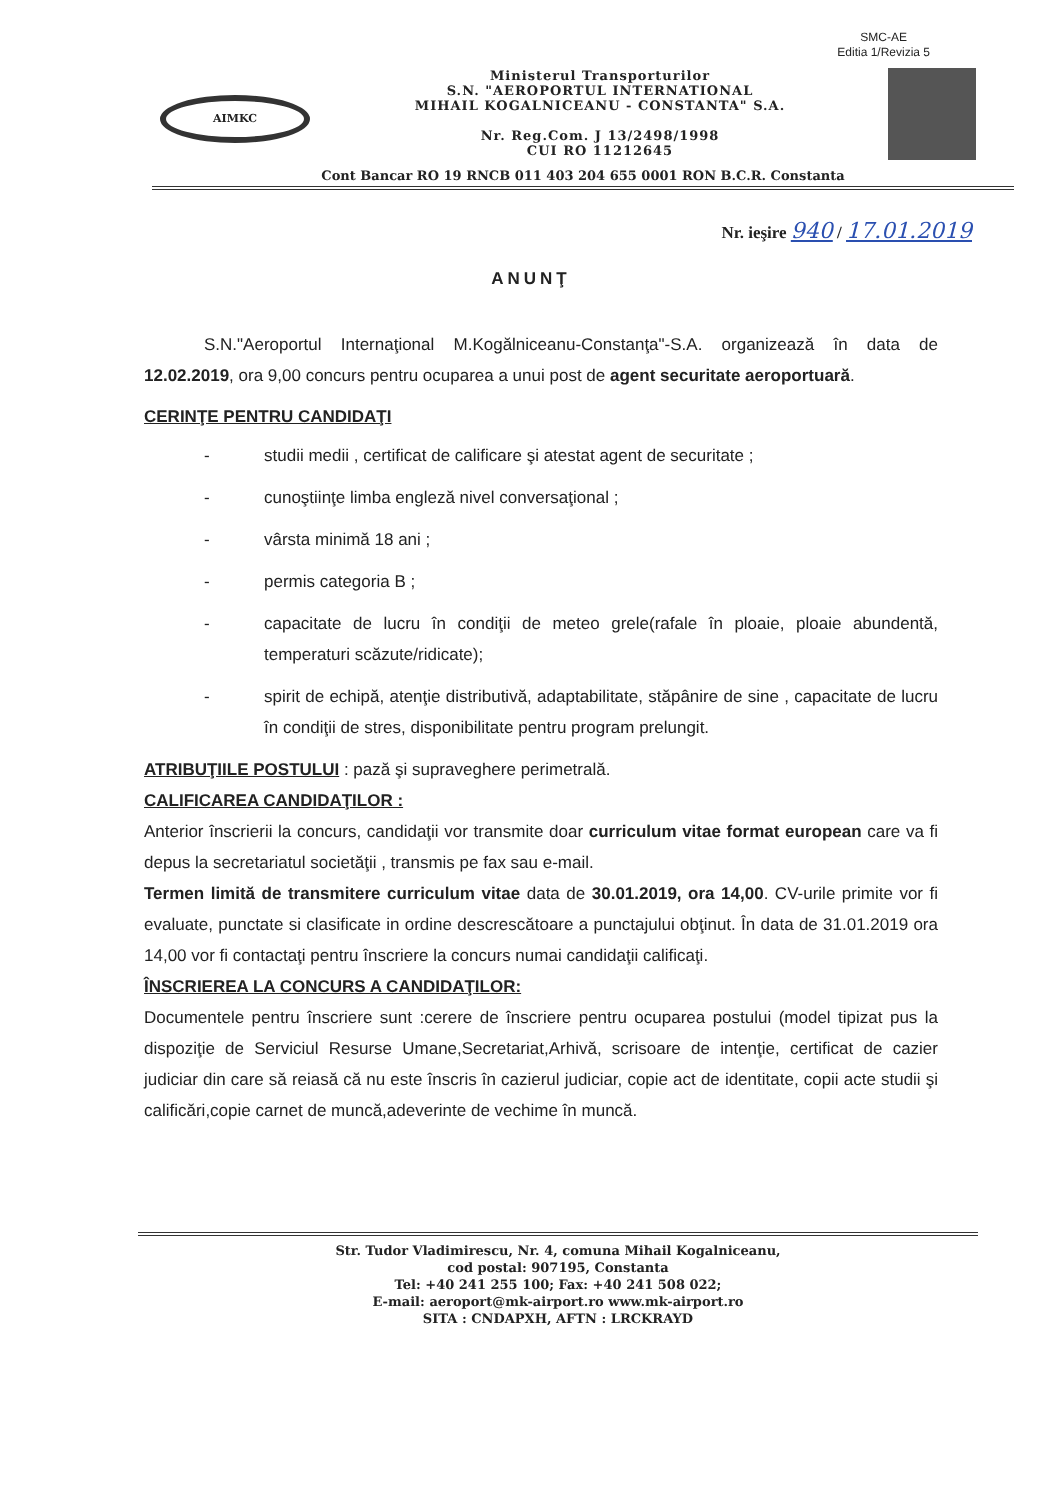SMC-AE
Editia 1/Revizia 5
AIMKC
Ministerul Transporturilor
S.N. "AEROPORTUL INTERNATIONAL
MIHAIL KOGALNICEANU - CONSTANTA" S.A.
Nr. Reg.Com. J 13/2498/1998
CUI RO 11212645
Cont Bancar RO 19 RNCB 011 403 204 655 0001 RON B.C.R. Constanta
Nr. ieşire 940 / 17.01.2019
ANUNŢ
S.N."Aeroportul Internaţional M.Kogălniceanu-Constanţa"-S.A. organizează în data de 12.02.2019, ora 9,00 concurs pentru ocuparea a unui post de agent securitate aeroportuară.
CERINŢE PENTRU CANDIDAŢI
- studii medii , certificat de calificare şi atestat agent de securitate ;
- cunoştiinţe limba engleză nivel conversaţional ;
- vârsta minimă 18 ani ;
- permis categoria B ;
- capacitate de lucru în condiţii de meteo grele(rafale în ploaie, ploaie abundentă, temperaturi scăzute/ridicate);
- spirit de echipă, atenţie distributivă, adaptabilitate, stăpânire de sine , capacitate de lucru în condiţii de stres, disponibilitate pentru program prelungit.
ATRIBUŢIILE POSTULUI : pază şi supraveghere perimetrală.
CALIFICAREA CANDIDAŢILOR :
Anterior înscrierii la concurs, candidaţii vor transmite doar curriculum vitae format european care va fi depus la secretariatul societăţii , transmis pe fax sau e-mail.
Termen limită de transmitere curriculum vitae data de 30.01.2019, ora 14,00. CV-urile primite vor fi evaluate, punctate si clasificate in ordine descrescătoare a punctajului obţinut. În data de 31.01.2019 ora 14,00 vor fi contactaţi pentru înscriere la concurs numai candidaţii calificaţi.
ÎNSCRIEREA LA CONCURS A CANDIDAŢILOR:
Documentele pentru înscriere sunt :cerere de înscriere pentru ocuparea postului (model tipizat pus la dispoziţie de Serviciul Resurse Umane,Secretariat,Arhivă, scrisoare de intenţie, certificat de cazier judiciar din care să reiasă că nu este înscris în cazierul judiciar, copie act de identitate, copii acte studii şi calificări,copie carnet de muncă,adeverinte de vechime în muncă.
Str. Tudor Vladimirescu, Nr. 4, comuna Mihail Kogalniceanu,
cod postal: 907195, Constanta
Tel: +40 241 255 100; Fax: +40 241 508 022;
E-mail: aeroport@mk-airport.ro www.mk-airport.ro
SITA : CNDAPXH, AFTN : LRCKRAYD